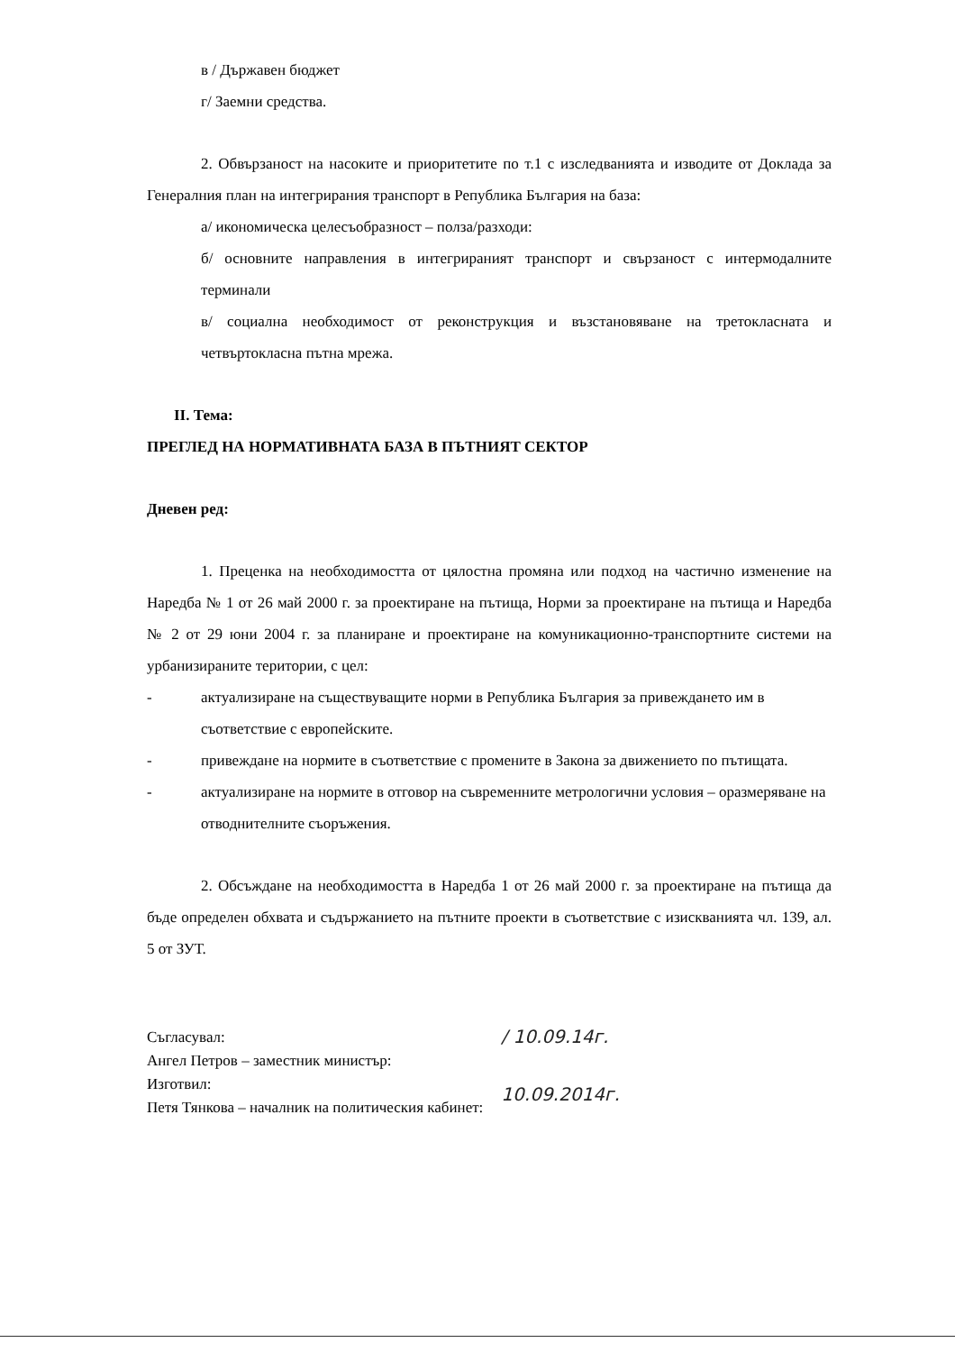в / Държавен бюджет
г/ Заемни средства.
2. Обвързаност на насоките и приоритетите по т.1 с изследванията и изводите от Доклада за Генералния план на интегрирания транспорт в Република България на база:
а/ икономическа целесъобразност – полза/разходи:
б/ основните направления в интегрираният транспорт и свързаност с интермодалните терминали
в/ социална необходимост от реконструкция и възстановяване на третокласната и четвъртокласна пътна мрежа.
II. Тема:
ПРЕГЛЕД НА НОРМАТИВНАТА БАЗА В ПЪТНИЯТ СЕКТОР
Дневен ред:
1. Преценка на необходимостта от цялостна промяна или подход на частично изменение на Наредба № 1 от 26 май 2000 г. за проектиране на пътища, Норми за проектиране на пътища и Наредба № 2 от 29 юни 2004 г. за планиране и проектиране на комуникационно-транспортните системи на урбанизираните територии, с цел:
- актуализиране на съществуващите норми в Република България за привеждането им в съответствие с европейските.
- привеждане на нормите в съответствие с промените в Закона за движението по пътищата.
- актуализиране на нормите в отговор на съвременните метрологични условия – оразмеряване на отводнителните съоръжения.
2. Обсъждане на необходимостта в Наредба 1 от 26 май 2000 г. за проектиране на пътища да бъде определен обхвата и съдържанието на пътните проекти в съответствие с изискванията чл. 139, ал. 5 от ЗУТ.
Съгласувал:
Ангел Петров – заместник министър:
Изготвил:
Петя Тянкова – началник на политическия кабинет:
/ 10.09.14г.
10.09.2014г.